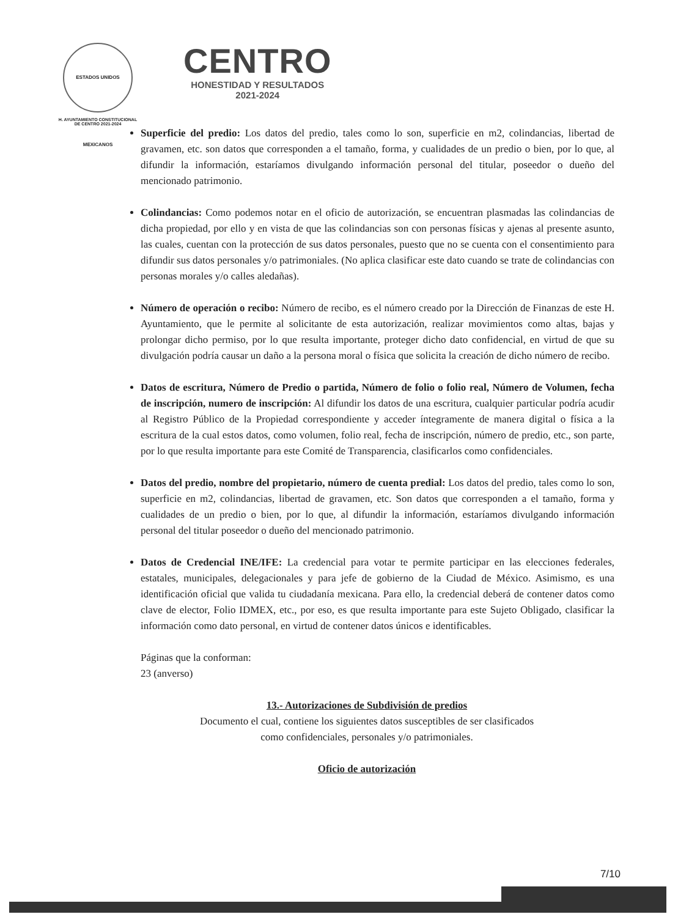ESTADOS UNIDOS MEXICANOS
H. AYUNTAMIENTO CONSTITUCIONAL
DE CENTRO 2021-2024
CENTRO
HONESTIDAD Y RESULTADOS
2021-2024
Superficie del predio: Los datos del predio, tales como lo son, superficie en m2, colindancias, libertad de gravamen, etc. son datos que corresponden a el tamaño, forma, y cualidades de un predio o bien, por lo que, al difundir la información, estaríamos divulgando información personal del titular, poseedor o dueño del mencionado patrimonio.
Colindancias: Como podemos notar en el oficio de autorización, se encuentran plasmadas las colindancias de dicha propiedad, por ello y en vista de que las colindancias son con personas físicas y ajenas al presente asunto, las cuales, cuentan con la protección de sus datos personales, puesto que no se cuenta con el consentimiento para difundir sus datos personales y/o patrimoniales. (No aplica clasificar este dato cuando se trate de colindancias con personas morales y/o calles aledañas).
Número de operación o recibo: Número de recibo, es el número creado por la Dirección de Finanzas de este H. Ayuntamiento, que le permite al solicitante de esta autorización, realizar movimientos como altas, bajas y prolongar dicho permiso, por lo que resulta importante, proteger dicho dato confidencial, en virtud de que su divulgación podría causar un daño a la persona moral o física que solicita la creación de dicho número de recibo.
Datos de escritura, Número de Predio o partida, Número de folio o folio real, Número de Volumen, fecha de inscripción, numero de inscripción: Al difundir los datos de una escritura, cualquier particular podría acudir al Registro Público de la Propiedad correspondiente y acceder íntegramente de manera digital o física a la escritura de la cual estos datos, como volumen, folio real, fecha de inscripción, número de predio, etc., son parte, por lo que resulta importante para este Comité de Transparencia, clasificarlos como confidenciales.
Datos del predio, nombre del propietario, número de cuenta predial: Los datos del predio, tales como lo son, superficie en m2, colindancias, libertad de gravamen, etc. Son datos que corresponden a el tamaño, forma y cualidades de un predio o bien, por lo que, al difundir la información, estaríamos divulgando información personal del titular poseedor o dueño del mencionado patrimonio.
Datos de Credencial INE/IFE: La credencial para votar te permite participar en las elecciones federales, estatales, municipales, delegacionales y para jefe de gobierno de la Ciudad de México. Asimismo, es una identificación oficial que valida tu ciudadanía mexicana. Para ello, la credencial deberá de contener datos como clave de elector, Folio IDMEX, etc., por eso, es que resulta importante para este Sujeto Obligado, clasificar la información como dato personal, en virtud de contener datos únicos e identificables.
Páginas que la conforman:
23 (anverso)
13.- Autorizaciones de Subdivisión de predios
Documento el cual, contiene los siguientes datos susceptibles de ser clasificados
como confidenciales, personales y/o patrimoniales.
Oficio de autorización
7/10